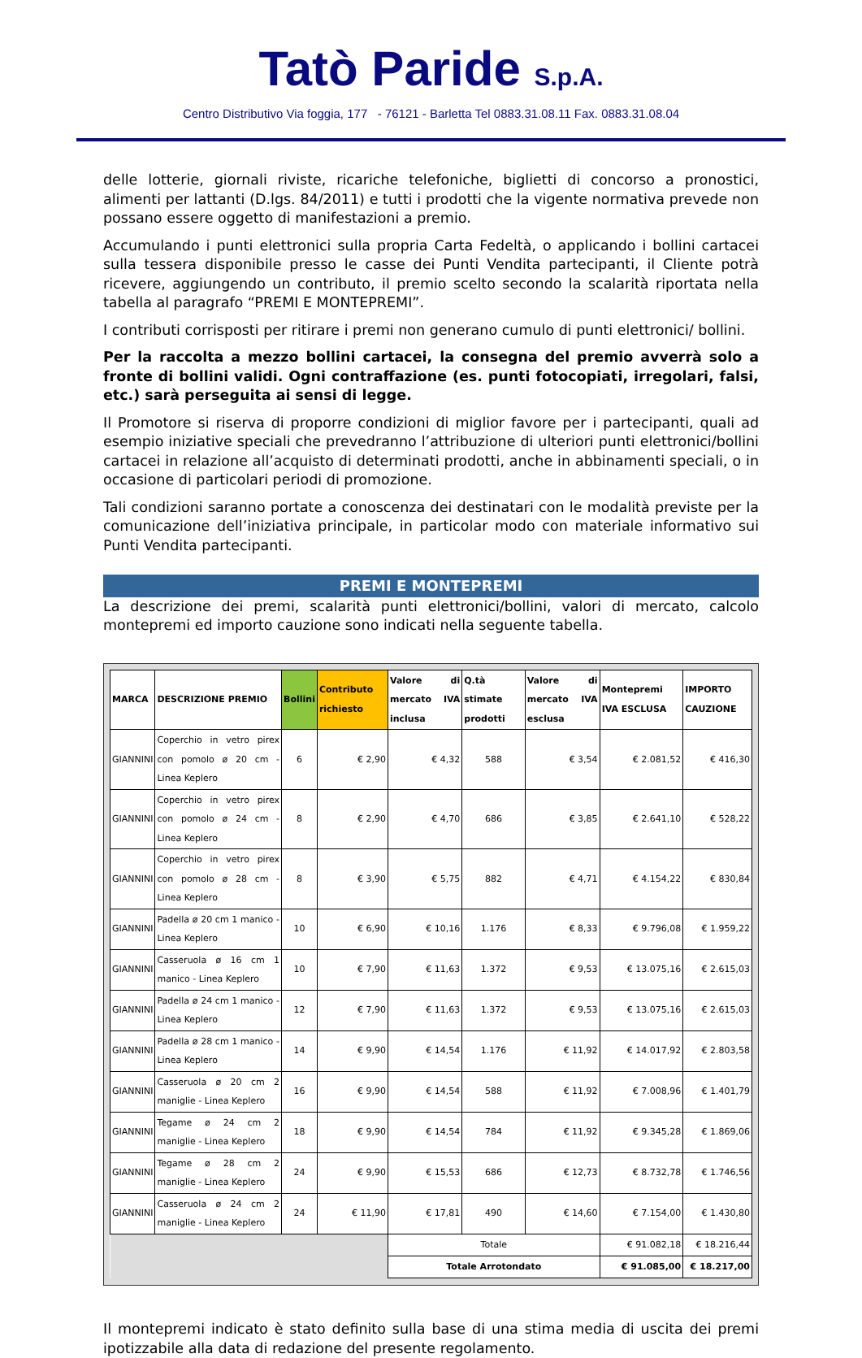Tatò Paride S.p.A.
Centro Distributivo Via foggia, 177 - 76121 - Barletta Tel 0883.31.08.11 Fax. 0883.31.08.04
delle lotterie, giornali riviste, ricariche telefoniche, biglietti di concorso a pronostici, alimenti per lattanti (D.lgs. 84/2011) e tutti i prodotti che la vigente normativa prevede non possano essere oggetto di manifestazioni a premio.
Accumulando i punti elettronici sulla propria Carta Fedeltà, o applicando i bollini cartacei sulla tessera disponibile presso le casse dei Punti Vendita partecipanti, il Cliente potrà ricevere, aggiungendo un contributo, il premio scelto secondo la scalarità riportata nella tabella al paragrafo “PREMI E MONTEPREMI”.
I contributi corrisposti per ritirare i premi non generano cumulo di punti elettronici/ bollini.
Per la raccolta a mezzo bollini cartacei, la consegna del premio avverrà solo a fronte di bollini validi. Ogni contraffazione (es. punti fotocopiati, irregolari, falsi, etc.) sarà perseguita ai sensi di legge.
Il Promotore si riserva di proporre condizioni di miglior favore per i partecipanti, quali ad esempio iniziative speciali che prevedranno l’attribuzione di ulteriori punti elettronici/bollini cartacei in relazione all’acquisto di determinati prodotti, anche in abbinamenti speciali, o in occasione di particolari periodi di promozione.
Tali condizioni saranno portate a conoscenza dei destinatari con le modalità previste per la comunicazione dell’iniziativa principale, in particolar modo con materiale informativo sui Punti Vendita partecipanti.
PREMI E MONTEPREMI
La descrizione dei premi, scalarità punti elettronici/bollini, valori di mercato, calcolo montepremi ed importo cauzione sono indicati nella seguente tabella.
| MARCA | DESCRIZIONE PREMIO | Bollini | Contributo richiesto | Valore di mercato IVA inclusa | Q.tà stimate prodotti | Valore di mercato IVA esclusa | Montepremi IVA ESCLUSA | IMPORTO CAUZIONE |
| --- | --- | --- | --- | --- | --- | --- | --- | --- |
| GIANNINI | Coperchio in vetro pirex con pomolo ø 20 cm - Linea Keplero | 6 | € 2,90 | € 4,32 | 588 | € 3,54 | € 2.081,52 | € 416,30 |
| GIANNINI | Coperchio in vetro pirex con pomolo ø 24 cm - Linea Keplero | 8 | € 2,90 | € 4,70 | 686 | € 3,85 | € 2.641,10 | € 528,22 |
| GIANNINI | Coperchio in vetro pirex con pomolo ø 28 cm - Linea Keplero | 8 | € 3,90 | € 5,75 | 882 | € 4,71 | € 4.154,22 | € 830,84 |
| GIANNINI | Padella ø 20 cm 1 manico - Linea Keplero | 10 | € 6,90 | € 10,16 | 1.176 | € 8,33 | € 9.796,08 | € 1.959,22 |
| GIANNINI | Casseruola ø 16 cm 1 manico - Linea Keplero | 10 | € 7,90 | € 11,63 | 1.372 | € 9,53 | € 13.075,16 | € 2.615,03 |
| GIANNINI | Padella ø 24 cm 1 manico - Linea Keplero | 12 | € 7,90 | € 11,63 | 1.372 | € 9,53 | € 13.075,16 | € 2.615,03 |
| GIANNINI | Padella ø 28 cm 1 manico - Linea Keplero | 14 | € 9,90 | € 14,54 | 1.176 | € 11,92 | € 14.017,92 | € 2.803,58 |
| GIANNINI | Casseruola ø 20 cm 2 maniglie - Linea Keplero | 16 | € 9,90 | € 14,54 | 588 | € 11,92 | € 7.008,96 | € 1.401,79 |
| GIANNINI | Tegame ø 24 cm 2 maniglie - Linea Keplero | 18 | € 9,90 | € 14,54 | 784 | € 11,92 | € 9.345,28 | € 1.869,06 |
| GIANNINI | Tegame ø 28 cm 2 maniglie - Linea Keplero | 24 | € 9,90 | € 15,53 | 686 | € 12,73 | € 8.732,78 | € 1.746,56 |
| GIANNINI | Casseruola ø 24 cm 2 maniglie - Linea Keplero | 24 | € 11,90 | € 17,81 | 490 | € 14,60 | € 7.154,00 | € 1.430,80 |
| | | | | Totale | | | € 91.082,18 | € 18.216,44 |
| | | | | Totale Arrotondato | | | € 91.085,00 | € 18.217,00 |
Il montepremi indicato è stato definito sulla base di una stima media di uscita dei premi ipotizzabile alla data di redazione del presente regolamento.